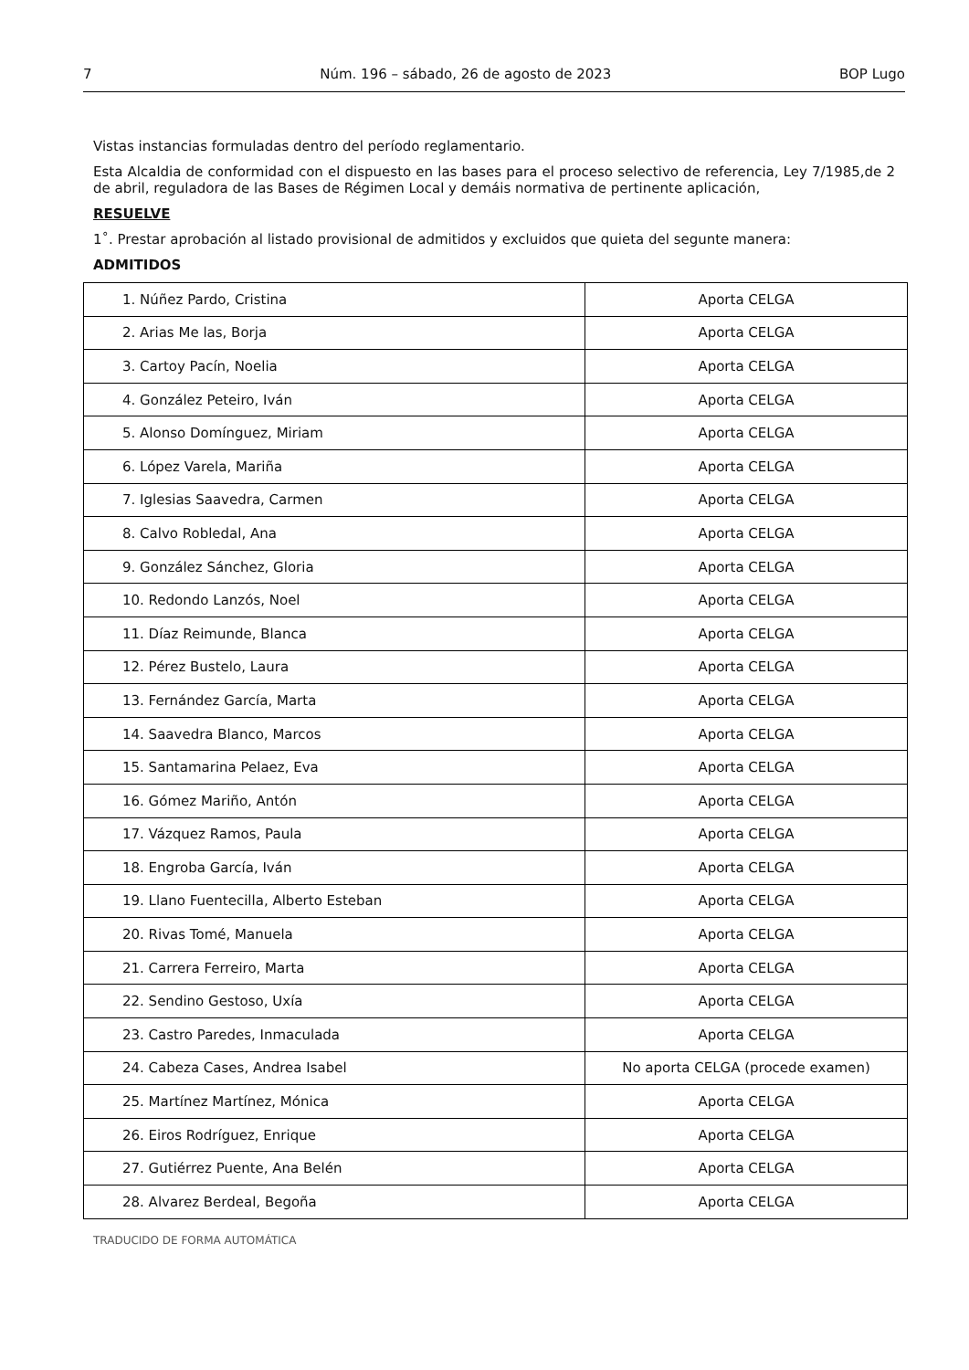7 Núm. 196 – sábado, 26 de agosto de 2023 BOP Lugo
Vistas instancias formuladas dentro del período reglamentario.
Esta Alcaldia de conformidad con el dispuesto en las bases para el proceso selectivo de referencia, Ley 7/1985,de 2 de abril, reguladora de las Bases de Régimen Local y demáis normativa de pertinente aplicación,
RESUELVE
1˚. Prestar aprobación al listado provisional de admitidos y excluidos que quieta del segunte manera:
ADMITIDOS
| 1. Núñez Pardo, Cristina | Aporta CELGA |
| 2. Arias Me las, Borja | Aporta CELGA |
| 3. Cartoy Pacín, Noelia | Aporta CELGA |
| 4. González Peteiro, Iván | Aporta CELGA |
| 5. Alonso Domínguez, Miriam | Aporta CELGA |
| 6. López Varela, Mariña | Aporta CELGA |
| 7. Iglesias Saavedra, Carmen | Aporta CELGA |
| 8. Calvo Robledal, Ana | Aporta CELGA |
| 9. González Sánchez, Gloria | Aporta CELGA |
| 10. Redondo Lanzós, Noel | Aporta CELGA |
| 11. Díaz Reimunde, Blanca | Aporta CELGA |
| 12. Pérez Bustelo, Laura | Aporta CELGA |
| 13. Fernández García, Marta | Aporta CELGA |
| 14. Saavedra Blanco, Marcos | Aporta CELGA |
| 15. Santamarina Pelaez, Eva | Aporta CELGA |
| 16. Gómez Mariño, Antón | Aporta CELGA |
| 17. Vázquez Ramos, Paula | Aporta CELGA |
| 18. Engroba García, Iván | Aporta CELGA |
| 19. Llano Fuentecilla, Alberto Esteban | Aporta CELGA |
| 20. Rivas Tomé, Manuela | Aporta CELGA |
| 21. Carrera Ferreiro, Marta | Aporta CELGA |
| 22. Sendino Gestoso, Uxía | Aporta CELGA |
| 23. Castro Paredes, Inmaculada | Aporta CELGA |
| 24. Cabeza Cases, Andrea Isabel | No aporta CELGA (procede examen) |
| 25. Martínez Martínez, Mónica | Aporta CELGA |
| 26. Eiros Rodríguez, Enrique | Aporta CELGA |
| 27. Gutiérrez Puente, Ana Belén | Aporta CELGA |
| 28. Alvarez Berdeal, Begoña | Aporta CELGA |
TRADUCIDO DE FORMA AUTOMÁTICA